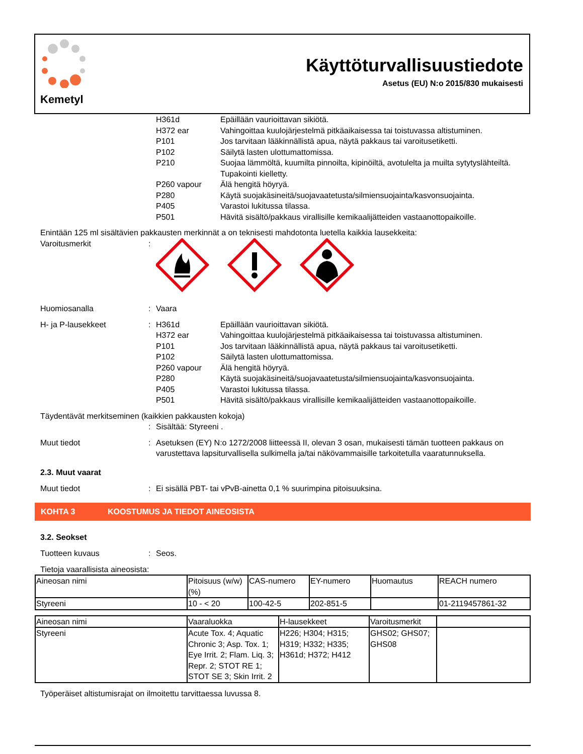Kemetyl
Käyttöturvallisuustiedote
Asetus (EU) N:o 2015/830 mukaisesti
H361d Epäillään vaurioittavan sikiötä.
H372 ear Vahingoittaa kuulojärjestelmä pitkäaikaisessa tai toistuvassa altistuminen.
P101 Jos tarvitaan lääkinnällistä apua, näytä pakkaus tai varoitusetiketti.
P102 Säilytä lasten ulottumattomissa.
P210 Suojaa lämmöltä, kuumilta pinnoilta, kipinöiltä, avotulelta ja muilta sytytyslähteiltä. Tupakointi kielletty.
P260 vapour Älä hengitä höyryä.
P280 Käytä suojakäsineitä/suojavaatetusta/silmiensuojainta/kasvonsuojainta.
P405 Varastoi lukitussa tilassa.
P501 Hävitä sisältö/pakkaus virallisille kemikaalijätteiden vastaanottopaikoille.
Enintään 125 ml sisältävien pakkausten merkinnät a on teknisesti mahdotonta luetella kaikkia lausekkeita:
Varoitusmerkit:
Huomiosanalla: Vaara
H- ja P-lausekkeet:
H361d Epäillään vaurioittavan sikiötä.
H372 ear Vahingoittaa kuulojärjestelmä pitkäaikaisessa tai toistuvassa altistuminen.
P101 Jos tarvitaan lääkinnällistä apua, näytä pakkaus tai varoitusetiketti.
P102 Säilytä lasten ulottumattomissa.
P260 vapour Älä hengitä höyryä.
P280 Käytä suojakäsineitä/suojavaatetusta/silmiensuojainta/kasvonsuojainta.
P405 Varastoi lukitussa tilassa.
P501 Hävitä sisältö/pakkaus virallisille kemikaalijätteiden vastaanottopaikoille.
Täydentävät merkitseminen (kaikkien pakkausten kokoja)
: Sisältää: Styreeni .
Muut tiedot: Asetuksen (EY) N:o 1272/2008 liitteessä II, olevan 3 osan, mukaisesti tämän tuotteen pakkaus on varustettava lapsiturvallisella sulkimella ja/tai näkövammaisille tarkoitetulla vaaratunnuksella.
2.3. Muut vaarat
Muut tiedot: Ei sisällä PBT- tai vPvB-ainetta 0,1 % suurimpina pitoisuuksina.
KOHTA 3 KOOSTUMUS JA TIEDOT AINEOSISTA
3.2. Seokset
Tuotteen kuvaus: Seos.
Tietoja vaarallisista aineosista:
| Aineosan nimi | Pitoisuus (w/w) (%) | CAS-numero | EY-numero | Huomautus | REACH numero |
| Styreeni | 10 - < 20 | 100-42-5 | 202-851-5 | | 01-2119457861-32 |
| Aineosan nimi | Vaaraluokka | H-lausekkeet | Varoitusmerkit | |
| Styreeni | Acute Tox. 4; Aquatic Chronic 3; Asp. Tox. 1; Eye Irrit. 2; Flam. Liq. 3; Repr. 2; STOT RE 1; STOT SE 3; Skin Irrit. 2 | H226; H304; H315; H319; H332; H335; H361d; H372; H412 | GHS02; GHS07; GHS08 | |
Työperäiset altistumisrajat on ilmoitettu tarvittaessa luvussa 8.